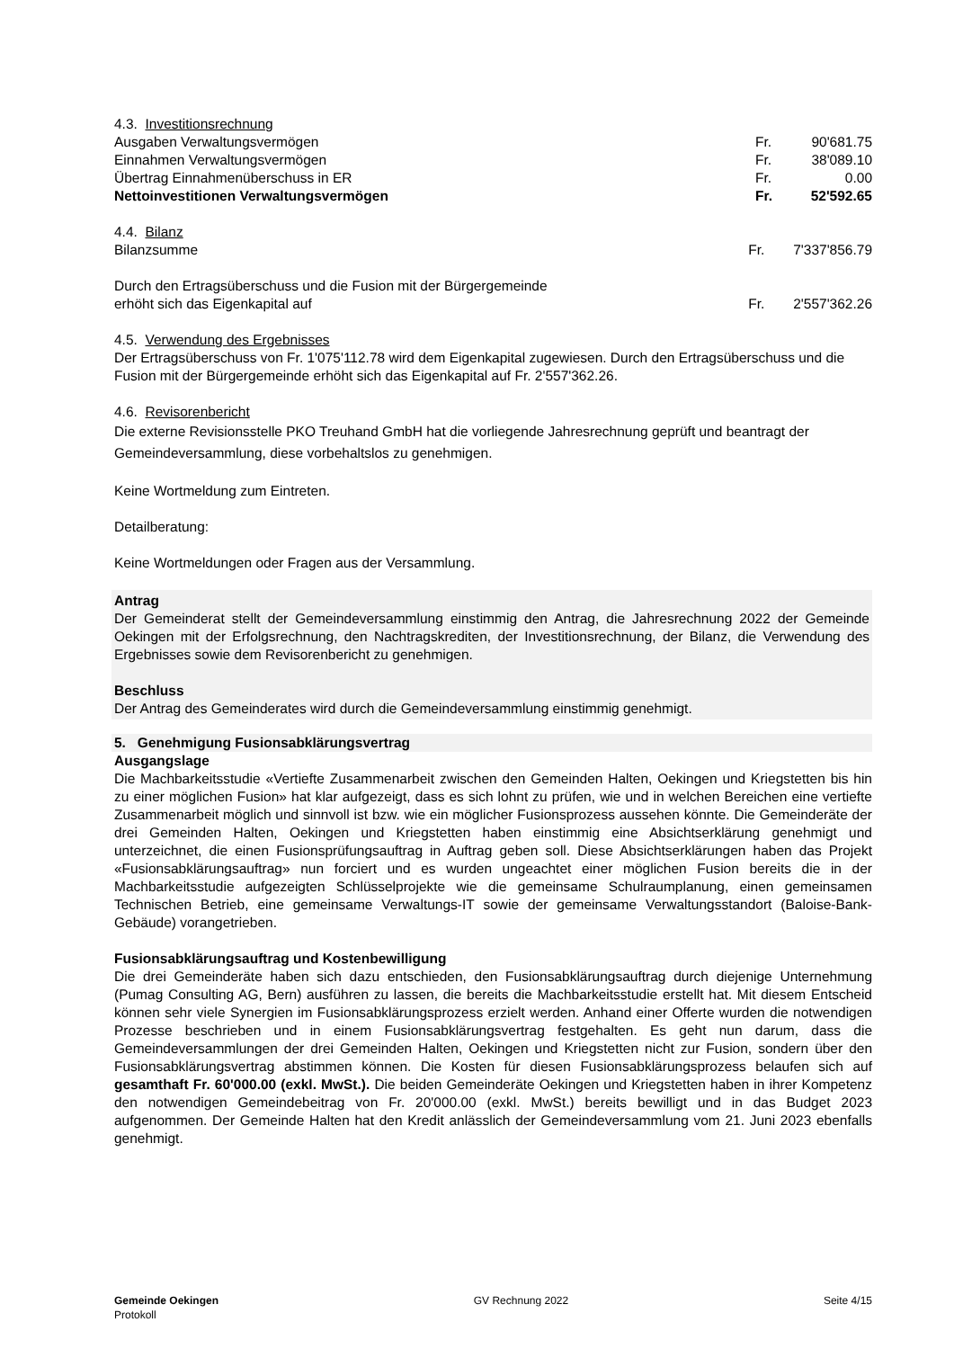4.3. Investitionsrechnung
| Ausgaben Verwaltungsvermögen | Fr. | 90'681.75 |
| Einnahmen Verwaltungsvermögen | Fr. | 38'089.10 |
| Übertrag Einnahmenüberschuss in ER | Fr. | 0.00 |
| Nettoinvestitionen Verwaltungsvermögen | Fr. | 52'592.65 |
4.4. Bilanz
| Bilanzsumme | Fr. | 7'337'856.79 |
| Durch den Ertragsüberschuss und die Fusion mit der Bürgergemeinde erhöht sich das Eigenkapital auf | Fr. | 2'557'362.26 |
4.5. Verwendung des Ergebnisses
Der Ertragsüberschuss von Fr. 1'075'112.78 wird dem Eigenkapital zugewiesen. Durch den Ertragsüberschuss und die Fusion mit der Bürgergemeinde erhöht sich das Eigenkapital auf Fr. 2'557'362.26.
4.6. Revisorenbericht
Die externe Revisionsstelle PKO Treuhand GmbH hat die vorliegende Jahresrechnung geprüft und beantragt der Gemeindeversammlung, diese vorbehaltslos zu genehmigen.
Keine Wortmeldung zum Eintreten.
Detailberatung:
Keine Wortmeldungen oder Fragen aus der Versammlung.
Antrag
Der Gemeinderat stellt der Gemeindeversammlung einstimmig den Antrag, die Jahresrechnung 2022 der Gemeinde Oekingen mit der Erfolgsrechnung, den Nachtragskrediten, der Investitionsrechnung, der Bilanz, die Verwendung des Ergebnisses sowie dem Revisorenbericht zu genehmigen.
Beschluss
Der Antrag des Gemeinderates wird durch die Gemeindeversammlung einstimmig genehmigt.
5. Genehmigung Fusionsabklärungsvertrag
Ausgangslage
Die Machbarkeitsstudie «Vertiefte Zusammenarbeit zwischen den Gemeinden Halten, Oekingen und Kriegstetten bis hin zu einer möglichen Fusion» hat klar aufgezeigt, dass es sich lohnt zu prüfen, wie und in welchen Bereichen eine vertiefte Zusammenarbeit möglich und sinnvoll ist bzw. wie ein möglicher Fusionsprozess aussehen könnte. Die Gemeinderäte der drei Gemeinden Halten, Oekingen und Kriegstetten haben einstimmig eine Absichtserklärung genehmigt und unterzeichnet, die einen Fusionsprüfungsauftrag in Auftrag geben soll. Diese Absichtserklärungen haben das Projekt «Fusionsabklärungsauftrag» nun forciert und es wurden ungeachtet einer möglichen Fusion bereits die in der Machbarkeitsstudie aufgezeigten Schlüsselprojekte wie die gemeinsame Schulraumplanung, einen gemeinsamen Technischen Betrieb, eine gemeinsame Verwaltungs-IT sowie der gemeinsame Verwaltungsstandort (Baloise-Bank-Gebäude) vorangetrieben.
Fusionsabklärungsauftrag und Kostenbewilligung
Die drei Gemeinderäte haben sich dazu entschieden, den Fusionsabklärungsauftrag durch diejenige Unternehmung (Pumag Consulting AG, Bern) ausführen zu lassen, die bereits die Machbarkeitsstudie erstellt hat. Mit diesem Entscheid können sehr viele Synergien im Fusionsabklärungsprozess erzielt werden. Anhand einer Offerte wurden die notwendigen Prozesse beschrieben und in einem Fusionsabklärungsvertrag festgehalten. Es geht nun darum, dass die Gemeindeversammlungen der drei Gemeinden Halten, Oekingen und Kriegstetten nicht zur Fusion, sondern über den Fusionsabklärungsvertrag abstimmen können. Die Kosten für diesen Fusionsabklärungsprozess belaufen sich auf gesamthaft Fr. 60'000.00 (exkl. MwSt.). Die beiden Gemeinderäte Oekingen und Kriegstetten haben in ihrer Kompetenz den notwendigen Gemeindebeitrag von Fr. 20'000.00 (exkl. MwSt.) bereits bewilligt und in das Budget 2023 aufgenommen. Der Gemeinde Halten hat den Kredit anlässlich der Gemeindeversammlung vom 21. Juni 2023 ebenfalls genehmigt.
Gemeinde Oekingen
Protokoll
GV Rechnung 2022 Seite 4/15